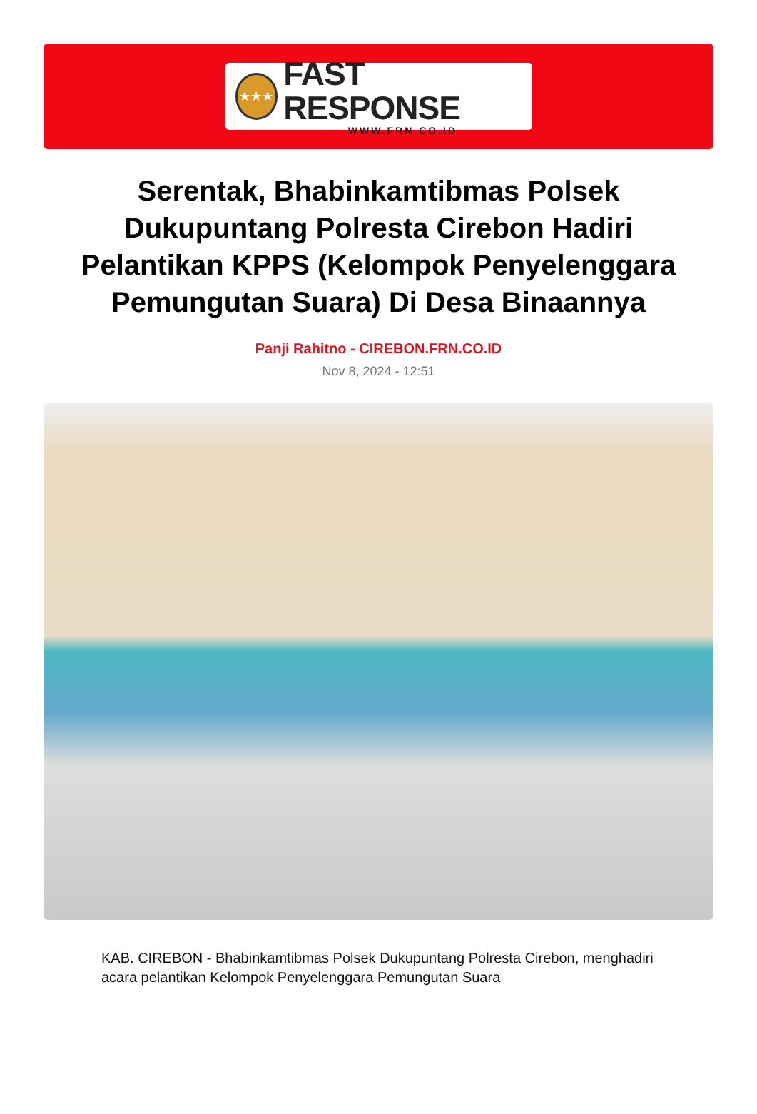★★★
FAST RESPONSE
WWW.FRN.CO.ID
Serentak, Bhabinkamtibmas Polsek Dukupuntang Polresta Cirebon Hadiri Pelantikan KPPS (Kelompok Penyelenggara Pemungutan Suara) Di Desa Binaannya
Panji Rahitno - CIREBON.FRN.CO.ID
Nov 8, 2024 - 12:51
KAB. CIREBON - Bhabinkamtibmas Polsek Dukupuntang Polresta Cirebon, menghadiri acara pelantikan Kelompok Penyelenggara Pemungutan Suara